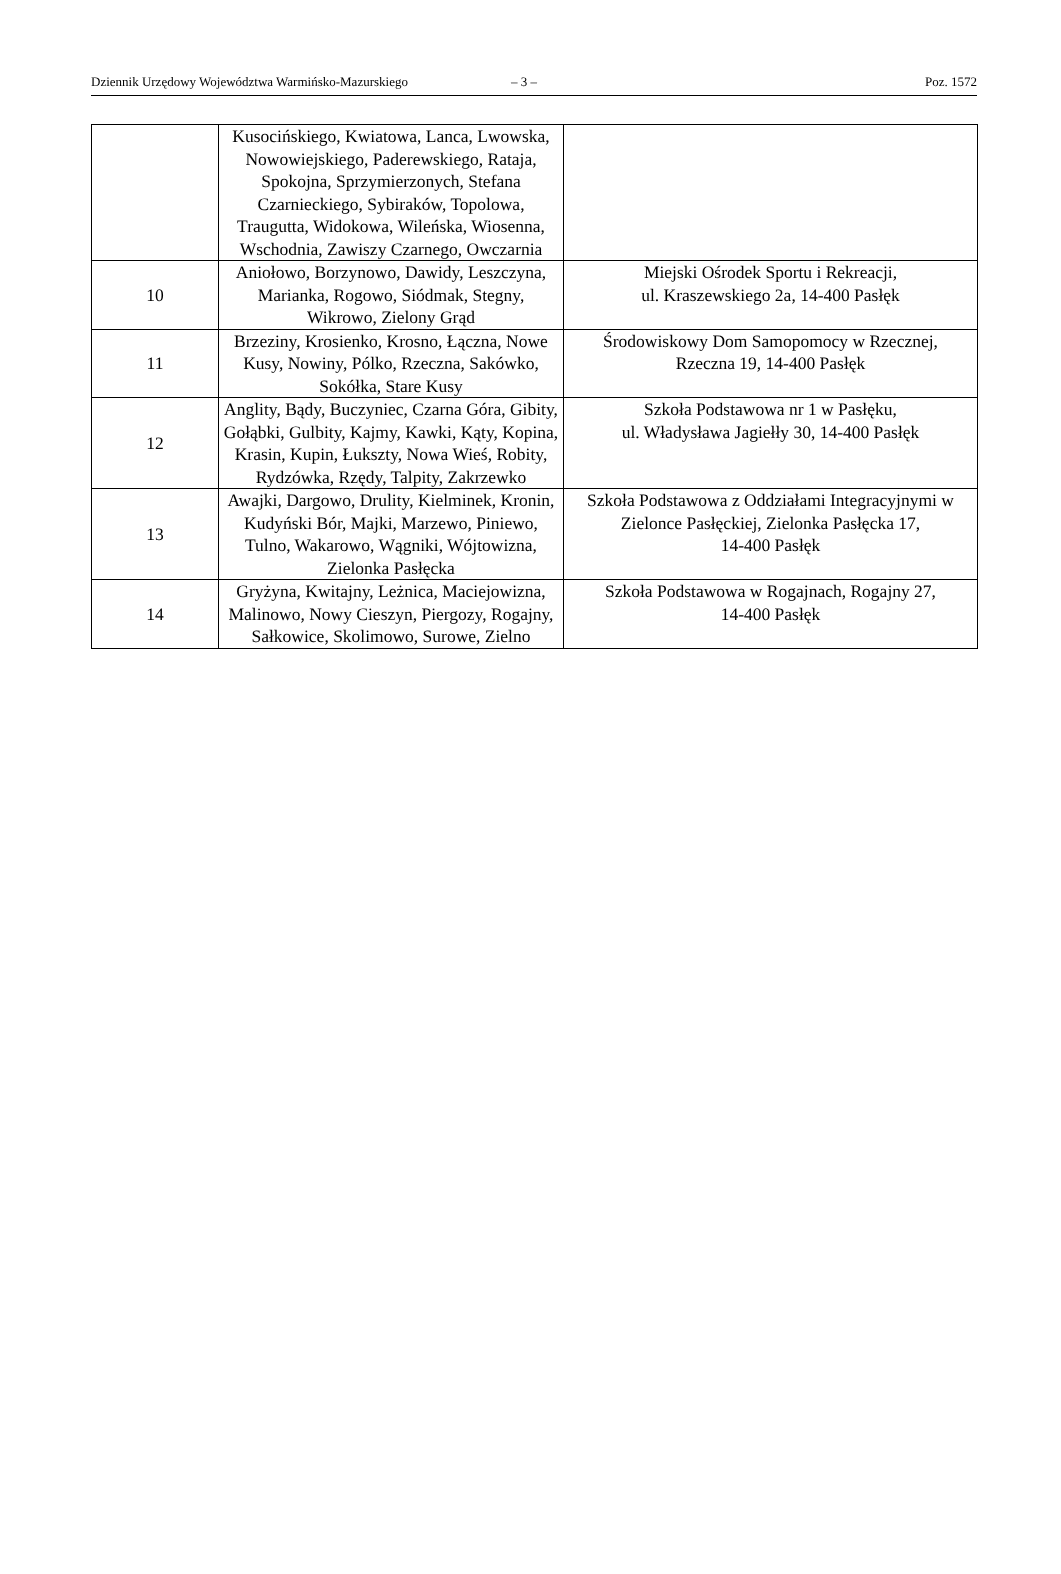Dziennik Urzędowy Województwa Warmińsko-Mazurskiego – 3 – Poz. 1572
| | Kusocińskiego, Kwiatowa, Lanca, Lwowska, Nowowiejskiego, Paderewskiego, Rataja, Spokojna, Sprzymierzonych, Stefana Czarnieckiego, Sybiraków, Topolowa, Traugutta, Widokowa, Wileńska, Wiosenna, Wschodnia, Zawiszy Czarnego, Owczarnia | |
| 10 | Aniołowo, Borzynowo, Dawidy, Leszczyna, Marianka, Rogowo, Siódmak, Stegny, Wikrowo, Zielony Grąd | Miejski Ośrodek Sportu i Rekreacji, ul. Kraszewskiego 2a, 14-400 Pasłęk |
| 11 | Brzeziny, Krosienko, Krosno, Łączna, Nowe Kusy, Nowiny, Pólko, Rzeczna, Sakówko, Sokółka, Stare Kusy | Środowiskowy Dom Samopomocy w Rzecznej, Rzeczna 19, 14-400 Pasłęk |
| 12 | Anglity, Bądy, Buczyniec, Czarna Góra, Gibity, Gołąbki, Gulbity, Kajmy, Kawki, Kąty, Kopina, Krasin, Kupin, Łukszty, Nowa Wieś, Robity, Rydzówka, Rzędy, Talpity, Zakrzewko | Szkoła Podstawowa nr 1 w Pasłęku, ul. Władysława Jagiełły 30, 14-400 Pasłęk |
| 13 | Awajki, Dargowo, Drulity, Kielminek, Kronin, Kudyński Bór, Majki, Marzewo, Piniewo, Tulno, Wakarowo, Wągniki, Wójtowizna, Zielonka Pasłęcka | Szkoła Podstawowa z Oddziałami Integracyjnymi w Zielonce Pasłęckiej, Zielonka Pasłęcka 17, 14-400 Pasłęk |
| 14 | Gryżyna, Kwitajny, Leżnica, Maciejowizna, Malinowo, Nowy Cieszyn, Piergozy, Rogajny, Sałkowice, Skolimowo, Surowe, Zielno | Szkoła Podstawowa w Rogajnach, Rogajny 27, 14-400 Pasłęk |